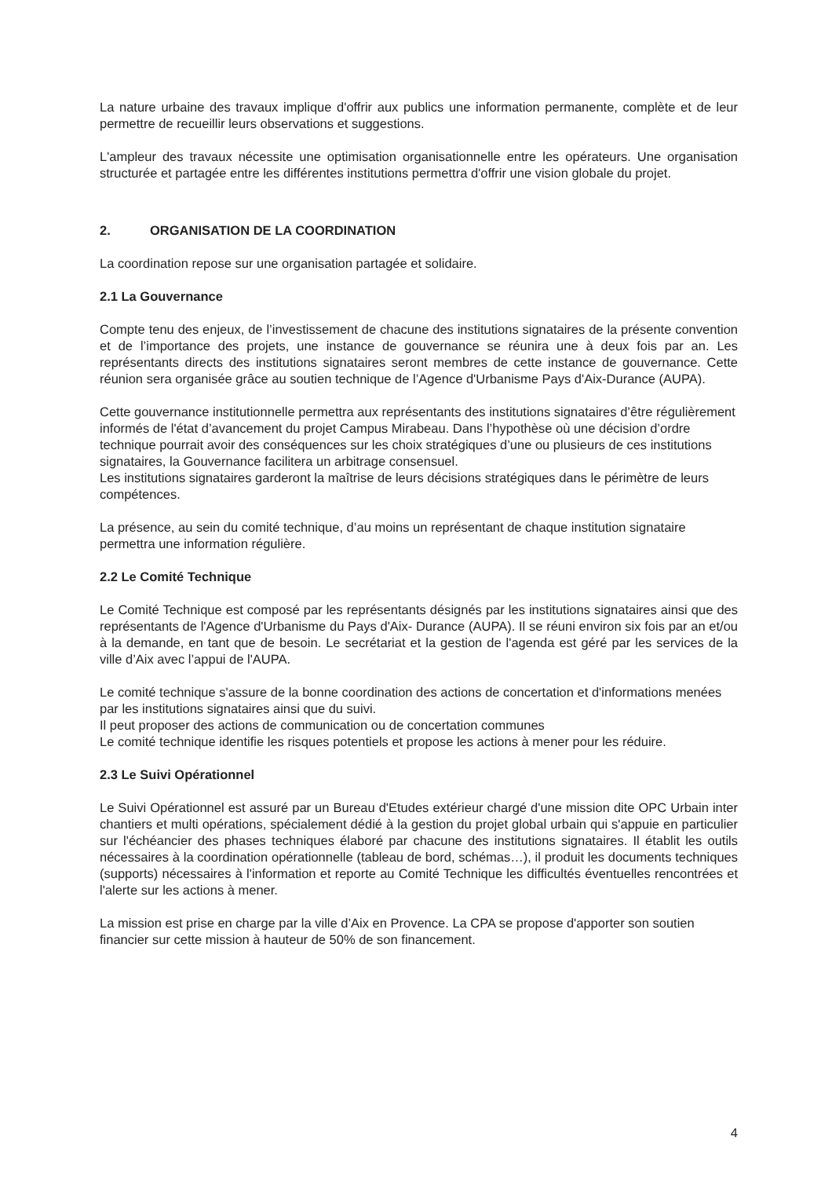La nature urbaine des travaux implique d'offrir aux publics une information permanente, complète et de leur permettre de recueillir leurs observations et suggestions.
L'ampleur des travaux nécessite une optimisation organisationnelle entre les opérateurs. Une organisation structurée et partagée entre les différentes institutions permettra d'offrir une vision globale du projet.
2. ORGANISATION DE LA COORDINATION
La coordination repose sur une organisation partagée et solidaire.
2.1 La Gouvernance
Compte tenu des enjeux, de l’investissement de chacune des institutions signataires de la présente convention et de l’importance des projets, une instance de gouvernance se réunira une à deux fois par an. Les représentants directs des institutions signataires seront membres de cette instance de gouvernance. Cette réunion sera organisée grâce au soutien technique de l’Agence d'Urbanisme Pays d'Aix-Durance (AUPA).
Cette gouvernance institutionnelle permettra aux représentants des institutions signataires d’être régulièrement informés de l'état d’avancement du projet Campus Mirabeau. Dans l’hypothèse où une décision d’ordre technique pourrait avoir des conséquences sur les choix stratégiques d’une ou plusieurs de ces institutions signataires, la Gouvernance facilitera un arbitrage consensuel.
Les institutions signataires garderont la maîtrise de leurs décisions stratégiques dans le périmètre de leurs compétences.
La présence, au sein du comité technique, d’au moins un représentant de chaque institution signataire permettra une information régulière.
2.2 Le Comité Technique
Le Comité Technique est composé par les représentants désignés par les institutions signataires ainsi que des représentants de l'Agence d'Urbanisme du Pays d'Aix- Durance (AUPA). Il se réuni environ six fois par an et/ou à la demande, en tant que de besoin. Le secrétariat et la gestion de l'agenda est géré par les services de la ville d’Aix avec l’appui de l'AUPA.
Le comité technique s'assure de la bonne coordination des actions de concertation et d'informations menées par les institutions signataires ainsi que du suivi.
Il peut proposer des actions de communication ou de concertation communes
Le comité technique identifie les risques potentiels et propose les actions à mener pour les réduire.
2.3 Le Suivi Opérationnel
Le Suivi Opérationnel est assuré par un Bureau d'Etudes extérieur chargé d'une mission dite OPC Urbain inter chantiers et multi opérations, spécialement dédié à la gestion du projet global urbain qui s'appuie en particulier sur l'échéancier des phases techniques élaboré par chacune des institutions signataires. Il établit les outils nécessaires à la coordination opérationnelle (tableau de bord, schémas…), il produit les documents techniques (supports) nécessaires à l'information et reporte au Comité Technique les difficultés éventuelles rencontrées et l'alerte sur les actions à mener.
La mission est prise en charge par la ville d’Aix en Provence. La CPA se propose d'apporter son soutien financier sur cette mission à hauteur de 50% de son financement.
4